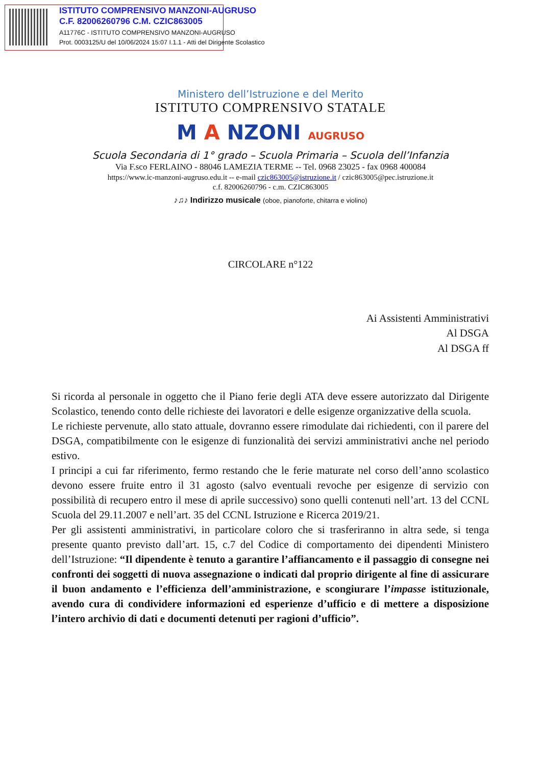ISTITUTO COMPRENSIVO MANZONI-AUGRUSO
C.F. 82006260796 C.M. CZIC863005
A11776C - ISTITUTO COMPRENSIVO MANZONI-AUGRUSO
Prot. 0003125/U del 10/06/2024 15:07 I.1.1 - Atti del Dirigente Scolastico
Ministero dell’Istruzione e del Merito
ISTITUTO COMPRENSIVO STATALE
M A NZONI AUGRUSO
Scuola Secondaria di 1° grado – Scuola Primaria – Scuola dell’Infanzia
Via F.sco FERLAINO - 88046 LAMEZIA TERME -- Tel. 0968 23025 - fax 0968 400084
https://www.ic-manzoni-augruso.edu.it -- e-mail czic863005@istruzione.it / czic863005@pec.istruzione.it
c.f. 82006260796 - c.m. CZIC863005
♪♫♪ Indirizzo musicale (oboe, pianoforte, chitarra e violino)
CIRCOLARE n°122
Ai Assistenti Amministrativi
Al DSGA
Al DSGA ff
Si ricorda al personale in oggetto che il Piano ferie degli ATA deve essere autorizzato dal Dirigente Scolastico, tenendo conto delle richieste dei lavoratori e delle esigenze organizzative della scuola.
Le richieste pervenute, allo stato attuale, dovranno essere rimodulate dai richiedenti, con il parere del DSGA, compatibilmente con le esigenze di funzionalità dei servizi amministrativi anche nel periodo estivo.
I principi a cui far riferimento, fermo restando che le ferie maturate nel corso dell’anno scolastico devono essere fruite entro il 31 agosto (salvo eventuali revoche per esigenze di servizio con possibilità di recupero entro il mese di aprile successivo) sono quelli contenuti nell’art. 13 del CCNL Scuola del 29.11.2007 e nell’art. 35 del CCNL Istruzione e Ricerca 2019/21.
Per gli assistenti amministrativi, in particolare coloro che si trasferiranno in altra sede, si tenga presente quanto previsto dall’art. 15, c.7 del Codice di comportamento dei dipendenti Ministero dell’Istruzione: “Il dipendente è tenuto a garantire l’affiancamento e il passaggio di consegne nei confronti dei soggetti di nuova assegnazione o indicati dal proprio dirigente al fine di assicurare il buon andamento e l’efficienza dell’amministrazione, e scongiurare l’impasse istituzionale, avendo cura di condividere informazioni ed esperienze d’ufficio e di mettere a disposizione l’intero archivio di dati e documenti detenuti per ragioni d’ufficio”.